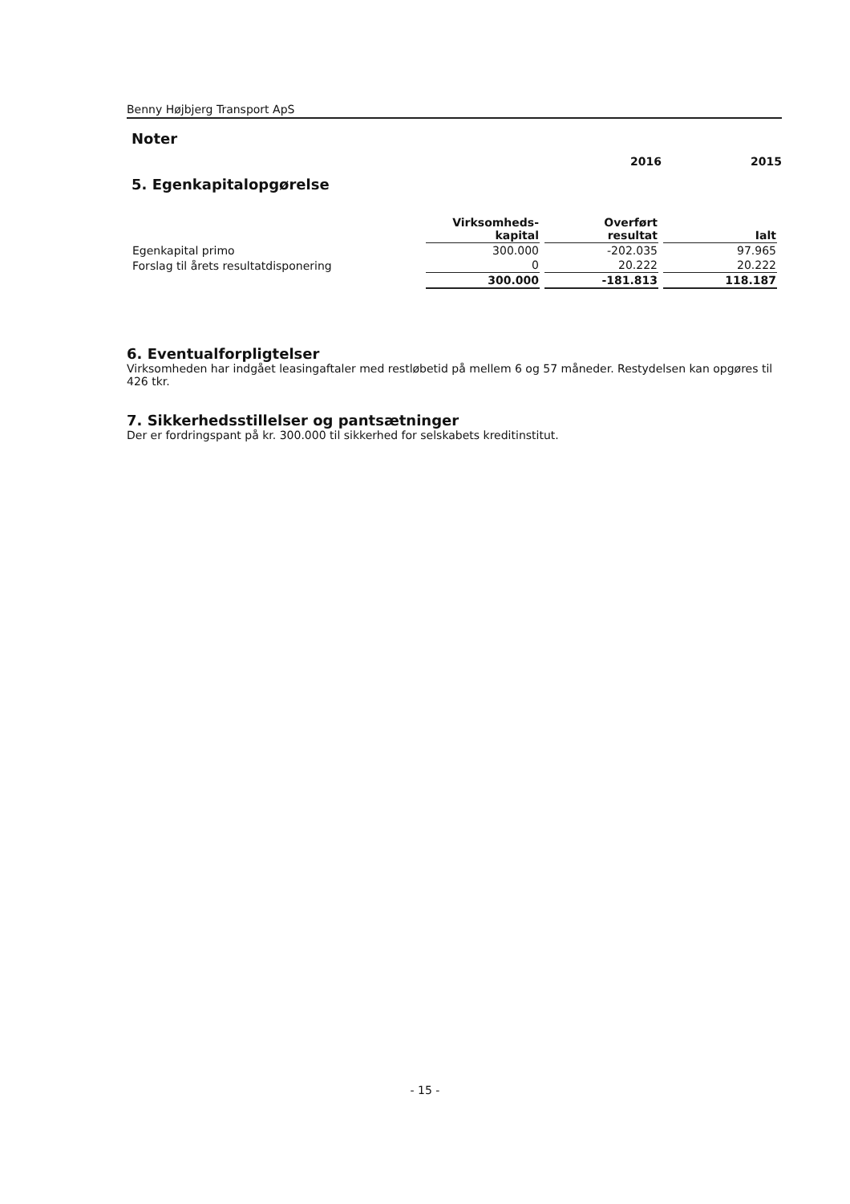Benny Højbjerg Transport ApS
Noter
2016 2015
5. Egenkapitalopgørelse
| | Virksomheds- kapital | Overført resultat | Ialt |
| --- | --- | --- | --- |
| Egenkapital primo | 300.000 | -202.035 | 97.965 |
| Forslag til årets resultatdisponering | 0 | 20.222 | 20.222 |
| | 300.000 | -181.813 | 118.187 |
6. Eventualforpligtelser
Virksomheden har indgået leasingaftaler med restløbetid på mellem 6 og 57 måneder. Restydelsen kan opgøres til 426 tkr.
7. Sikkerhedsstillelser og pantsætninger
Der er fordringspant på kr. 300.000 til sikkerhed for selskabets kreditinstitut.
- 15 -